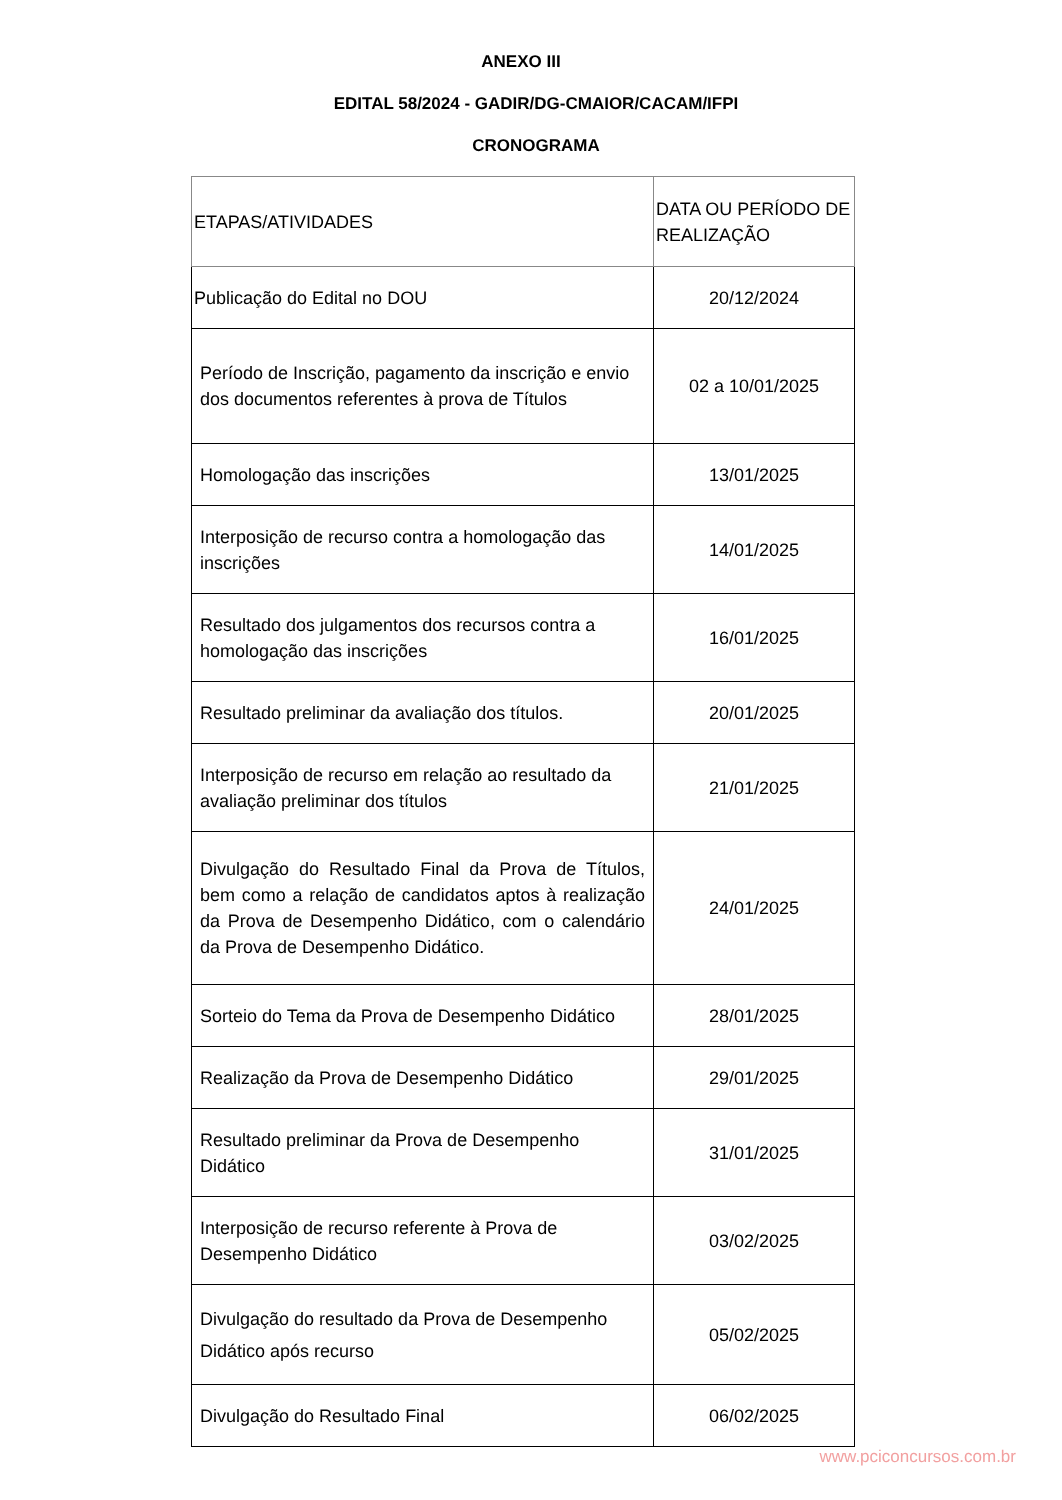ANEXO III
EDITAL 58/2024 - GADIR/DG-CMAIOR/CACAM/IFPI
CRONOGRAMA
| ETAPAS/ATIVIDADES | DATA OU PERÍODO DE REALIZAÇÃO |
| Publicação do Edital no DOU | 20/12/2024 |
| Período de Inscrição, pagamento da inscrição e envio dos documentos referentes à prova de Títulos | 02 a 10/01/2025 |
| Homologação das inscrições | 13/01/2025 |
| Interposição de recurso contra a homologação das inscrições | 14/01/2025 |
| Resultado dos julgamentos dos recursos contra a homologação das inscrições | 16/01/2025 |
| Resultado preliminar da avaliação dos títulos. | 20/01/2025 |
| Interposição de recurso em relação ao resultado da avaliação preliminar dos títulos | 21/01/2025 |
| Divulgação do Resultado Final da Prova de Títulos, bem como a relação de candidatos aptos à realização da Prova de Desempenho Didático, com o calendário da Prova de Desempenho Didático. | 24/01/2025 |
| Sorteio do Tema da Prova de Desempenho Didático | 28/01/2025 |
| Realização da Prova de Desempenho Didático | 29/01/2025 |
| Resultado preliminar da Prova de Desempenho Didático | 31/01/2025 |
| Interposição de recurso referente à Prova de Desempenho Didático | 03/02/2025 |
| Divulgação do resultado da Prova de Desempenho Didático após recurso | 05/02/2025 |
| Divulgação do Resultado Final | 06/02/2025 |
www.pciconcursos.com.br